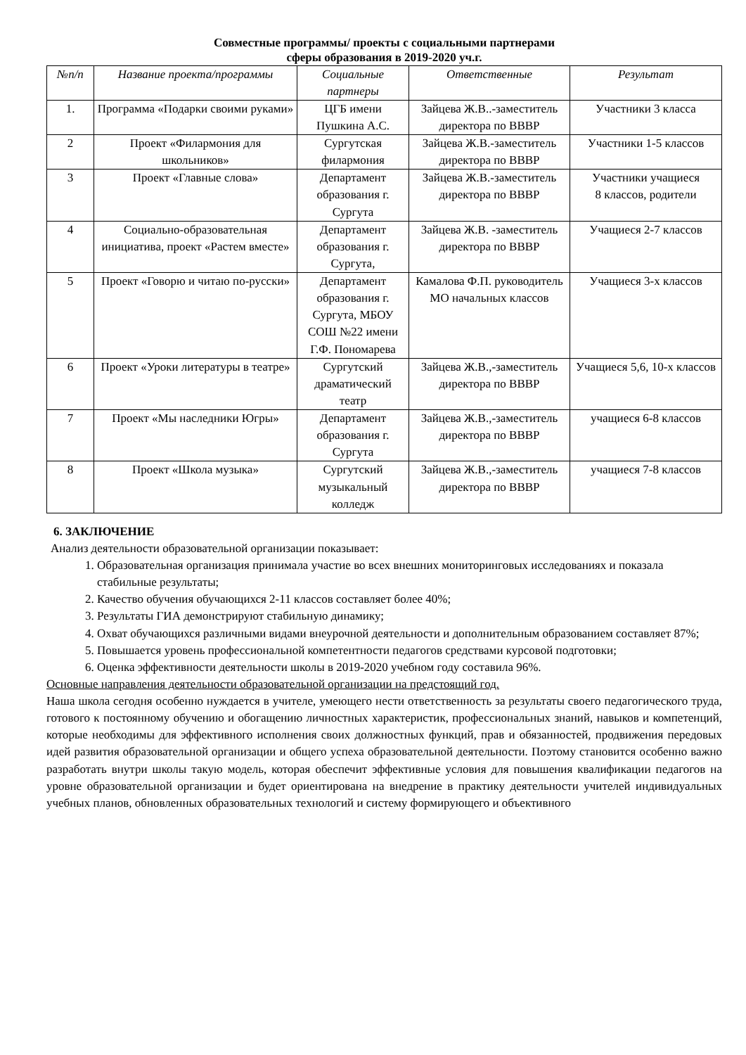Совместные программы/ проекты с социальными партнерами
сферы образования в 2019-2020 уч.г.
| №п/п | Название проекта/программы | Социальные партнеры | Ответственные | Результат |
| --- | --- | --- | --- | --- |
| 1. | Программа «Подарки своими руками» | ЦГБ имени Пушкина А.С. | Зайцева Ж.В..-заместитель директора по ВВВР | Участники 3 класса |
| 2 | Проект «Филармония для школьников» | Сургутская филармония | Зайцева Ж.В.-заместитель директора по ВВВР | Участники 1-5 классов |
| 3 | Проект «Главные слова» | Департамент образования г. Сургута | Зайцева Ж.В.-заместитель директора по ВВВР | Участники учащиеся 8 классов, родители |
| 4 | Социально-образовательная инициатива, проект «Растем вместе» | Департамент образования г. Сургута, | Зайцева Ж.В. -заместитель директора по ВВВР | Учащиеся 2-7 классов |
| 5 | Проект «Говорю и читаю по-русски» | Департамент образования г. Сургута, МБОУ СОШ №22 имени Г.Ф. Пономарева | Камалова Ф.П. руководитель МО начальных классов | Учащиеся 3-х классов |
| 6 | Проект «Уроки литературы в театре» | Сургутский драматический театр | Зайцева Ж.В.,-заместитель директора по ВВВР | Учащиеся 5,6, 10-х классов |
| 7 | Проект «Мы наследники Югры» | Департамент образования г. Сургута | Зайцева Ж.В.,-заместитель директора по ВВВР | учащиеся 6-8 классов |
| 8 | Проект «Школа музыка» | Сургутский музыкальный колледж | Зайцева Ж.В.,-заместитель директора по ВВВР | учащиеся 7-8 классов |
6. ЗАКЛЮЧЕНИЕ
Анализ деятельности образовательной организации показывает:
1. Образовательная организация принимала участие во всех внешних мониторинговых исследованиях и показала стабильные результаты;
2. Качество обучения обучающихся 2-11 классов составляет более 40%;
3. Результаты ГИА демонстрируют стабильную динамику;
4. Охват обучающихся различными видами внеурочной деятельности и дополнительным образованием составляет 87%;
5. Повышается уровень профессиональной компетентности педагогов средствами курсовой подготовки;
6. Оценка эффективности деятельности школы в 2019-2020 учебном году составила 96%.
Основные направления деятельности образовательной организации на предстоящий год.
Наша школа сегодня особенно нуждается в учителе, умеющего нести ответственность за результаты своего педагогического труда, готового к постоянному обучению и обогащению личностных характеристик, профессиональных знаний, навыков и компетенций, которые необходимы для эффективного исполнения своих должностных функций, прав и обязанностей, продвижения передовых идей развития образовательной организации и общего успеха образовательной деятельности. Поэтому становится особенно важно разработать внутри школы такую модель, которая обеспечит эффективные условия для повышения квалификации педагогов на уровне образовательной организации и будет ориентирована на внедрение в практику деятельности учителей индивидуальных учебных планов, обновленных образовательных технологий и систему формирующего и объективного